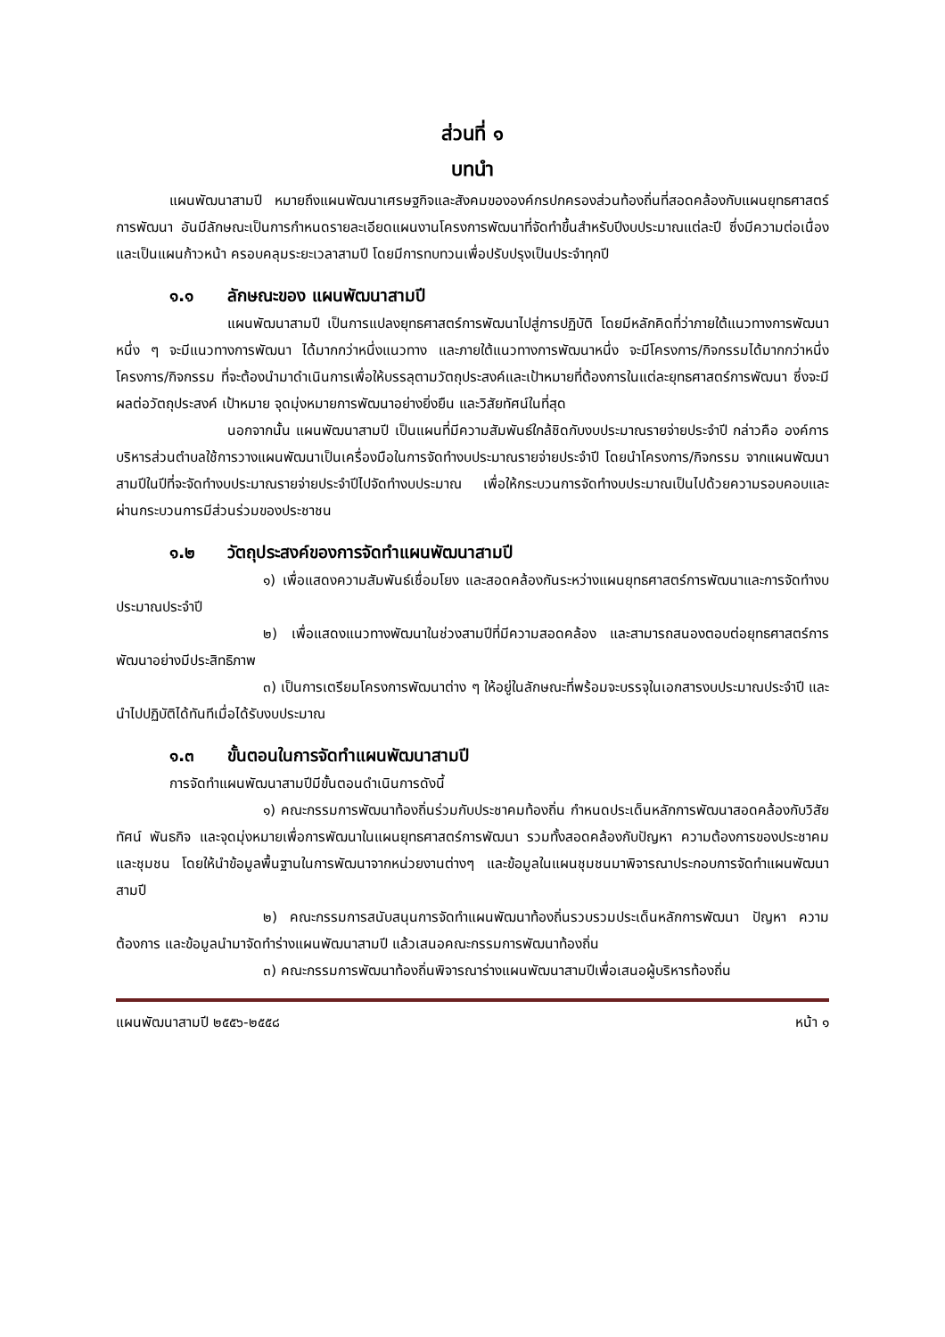ส่วนที่ ๑
บทนำ
แผนพัฒนาสามปี หมายถึงแผนพัฒนาเศรษฐกิจและสังคมขององค์กรปกครองส่วนท้องถิ่นที่สอดคล้องกับแผนยุทธศาสตร์การพัฒนา อันมีลักษณะเป็นการกำหนดรายละเอียดแผนงานโครงการพัฒนาที่จัดทำขึ้นสำหรับปีงบประมาณแต่ละปี ซึ่งมีความต่อเนื่องและเป็นแผนก้าวหน้า ครอบคลุมระยะเวลาสามปี โดยมีการทบทวนเพื่อปรับปรุงเป็นประจำทุกปี
๑.๑ ลักษณะของ แผนพัฒนาสามปี
แผนพัฒนาสามปี เป็นการแปลงยุทธศาสตร์การพัฒนาไปสู่การปฏิบัติ โดยมีหลักคิดที่ว่าภายใต้แนวทางการพัฒนาหนึ่ง ๆ จะมีแนวทางการพัฒนา ได้มากกว่าหนึ่งแนวทาง และภายใต้แนวทางการพัฒนาหนึ่ง จะมีโครงการ/กิจกรรมได้มากกว่าหนึ่งโครงการ/กิจกรรม ที่จะต้องนำมาดำเนินการเพื่อให้บรรลุตามวัตถุประสงค์และเป้าหมายที่ต้องการในแต่ละยุทธศาสตร์การพัฒนา ซึ่งจะมีผลต่อวัตถุประสงค์ เป้าหมาย จุดมุ่งหมายการพัฒนาอย่างยิ่งยืน และวิสัยทัศน์ในที่สุด
นอกจากนั้น แผนพัฒนาสามปี เป็นแผนที่มีความสัมพันธ์ใกล้ชิดกับงบประมาณรายจ่ายประจำปี กล่าวคือ องค์การบริหารส่วนตำบลใช้การวางแผนพัฒนาเป็นเครื่องมือในการจัดทำงบประมาณรายจ่ายประจำปี โดยนำโครงการ/กิจกรรม จากแผนพัฒนาสามปีในปีที่จะจัดทำงบประมาณรายจ่ายประจำปีไปจัดทำงบประมาณ เพื่อให้กระบวนการจัดทำงบประมาณเป็นไปด้วยความรอบคอบและผ่านกระบวนการมีส่วนร่วมของประชาชน
๑.๒ วัตถุประสงค์ของการจัดทำแผนพัฒนาสามปี
๑) เพื่อแสดงความสัมพันธ์เชื่อมโยง และสอดคล้องกันระหว่างแผนยุทธศาสตร์การพัฒนาและการจัดทำงบประมาณประจำปี
๒) เพื่อแสดงแนวทางพัฒนาในช่วงสามปีที่มีความสอดคล้อง และสามารถสนองตอบต่อยุทธศาสตร์การพัฒนาอย่างมีประสิทธิภาพ
๓) เป็นการเตรียมโครงการพัฒนาต่าง ๆ ให้อยู่ในลักษณะที่พร้อมจะบรรจุในเอกสารงบประมาณประจำปี และนำไปปฏิบัติได้ทันทีเมื่อได้รับงบประมาณ
๑.๓ ขั้นตอนในการจัดทำแผนพัฒนาสามปี
การจัดทำแผนพัฒนาสามปีมีขั้นตอนดำเนินการดังนี้
๑) คณะกรรมการพัฒนาท้องถิ่นร่วมกับประชาคมท้องถิ่น กำหนดประเด็นหลักการพัฒนาสอดคล้องกับวิสัยทัศน์ พันธกิจ และจุดมุ่งหมายเพื่อการพัฒนาในแผนยุทธศาสตร์การพัฒนา รวมทั้งสอดคล้องกับปัญหา ความต้องการของประชาคมและชุมชน โดยให้นำข้อมูลพื้นฐานในการพัฒนาจากหน่วยงานต่างๆ และข้อมูลในแผนชุมชนมาพิจารณาประกอบการจัดทำแผนพัฒนาสามปี
๒) คณะกรรมการสนับสนุนการจัดทำแผนพัฒนาท้องถิ่นรวบรวมประเด็นหลักการพัฒนา ปัญหา ความต้องการ และข้อมูลนำมาจัดทำร่างแผนพัฒนาสามปี แล้วเสนอคณะกรรมการพัฒนาท้องถิ่น
๓) คณะกรรมการพัฒนาท้องถิ่นพิจารณาร่างแผนพัฒนาสามปีเพื่อเสนอผู้บริหารท้องถิ่น
แผนพัฒนาสามปี ๒๕๕๖-๒๕๕๘ หน้า ๑